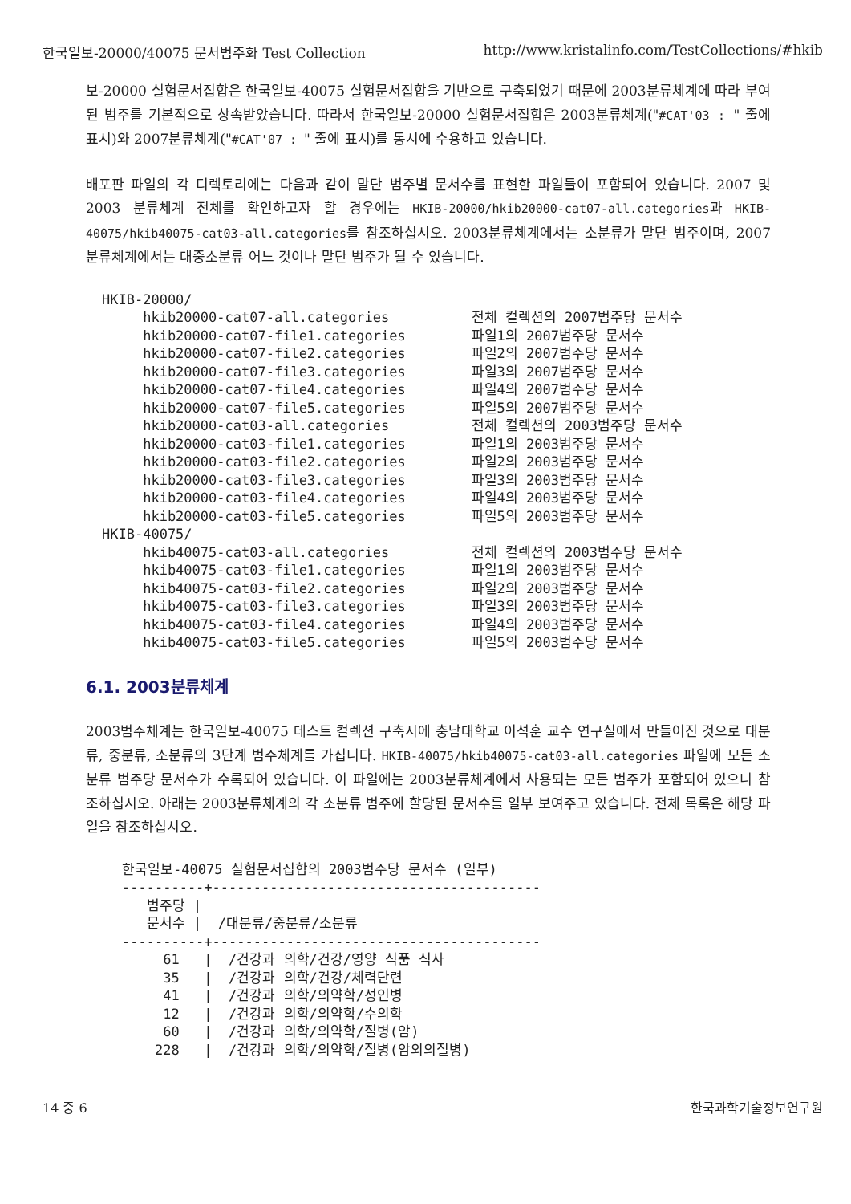한국일보-20000/40075 문서범주화 Test Collection http://www.kristalinfo.com/TestCollections/#hkib
보-20000 실험문서집합은 한국일보-40075 실험문서집합을 기반으로 구축되었기 때문에 2003분류체계에 따라 부여된 범주를 기본적으로 상속받았습니다. 따라서 한국일보-20000 실험문서집합은 2003분류체계("#CAT'03 : " 줄에 표시)와 2007분류체계("#CAT'07 : " 줄에 표시)를 동시에 수용하고 있습니다.
배포판 파일의 각 디렉토리에는 다음과 같이 말단 범주별 문서수를 표현한 파일들이 포함되어 있습니다. 2007 및 2003 분류체계 전체를 확인하고자 할 경우에는 HKIB-20000/hkib20000-cat07-all.categories과 HKIB-40075/hkib40075-cat03-all.categories를 참조하십시오. 2003분류체계에서는 소분류가 말단 범주이며, 2007분류체계에서는 대중소분류 어느 것이나 말단 범주가 될 수 있습니다.
HKIB-20000/
     hkib20000-cat07-all.categories          전체 컬렉션의 2007범주당 문서수
     hkib20000-cat07-file1.categories        파일1의 2007범주당 문서수
     hkib20000-cat07-file2.categories        파일2의 2007범주당 문서수
     hkib20000-cat07-file3.categories        파일3의 2007범주당 문서수
     hkib20000-cat07-file4.categories        파일4의 2007범주당 문서수
     hkib20000-cat07-file5.categories        파일5의 2007범주당 문서수
     hkib20000-cat03-all.categories          전체 컬렉션의 2003범주당 문서수
     hkib20000-cat03-file1.categories        파일1의 2003범주당 문서수
     hkib20000-cat03-file2.categories        파일2의 2003범주당 문서수
     hkib20000-cat03-file3.categories        파일3의 2003범주당 문서수
     hkib20000-cat03-file4.categories        파일4의 2003범주당 문서수
     hkib20000-cat03-file5.categories        파일5의 2003범주당 문서수
HKIB-40075/
     hkib40075-cat03-all.categories          전체 컬렉션의 2003범주당 문서수
     hkib40075-cat03-file1.categories        파일1의 2003범주당 문서수
     hkib40075-cat03-file2.categories        파일2의 2003범주당 문서수
     hkib40075-cat03-file3.categories        파일3의 2003범주당 문서수
     hkib40075-cat03-file4.categories        파일4의 2003범주당 문서수
     hkib40075-cat03-file5.categories        파일5의 2003범주당 문서수
6.1. 2003분류체계
2003범주체계는 한국일보-40075 테스트 컬렉션 구축시에 충남대학교 이석훈 교수 연구실에서 만들어진 것으로 대분류, 중분류, 소분류의 3단계 범주체계를 가집니다. HKIB-40075/hkib40075-cat03-all.categories 파일에 모든 소분류 범주당 문서수가 수록되어 있습니다. 이 파일에는 2003분류체계에서 사용되는 모든 범주가 포함되어 있으니 참조하십시오. 아래는 2003분류체계의 각 소분류 범주에 할당된 문서수를 일부 보여주고 있습니다. 전체 목록은 해당 파일을 참조하십시오.
한국일보-40075 실험문서집합의 2003범주당 문서수 (일부)
----------+----------------------------------------
   범주당 |
   문서수 |  /대분류/중분류/소분류
----------+----------------------------------------
     61   |  /건강과 의학/건강/영양 식품 식사
     35   |  /건강과 의학/건강/체력단련
     41   |  /건강과 의학/의약학/성인병
     12   |  /건강과 의학/의약학/수의학
     60   |  /건강과 의학/의약학/질병(암)
    228   |  /건강과 의학/의약학/질병(암외의질병)
14 중 6 한국과학기술정보연구원